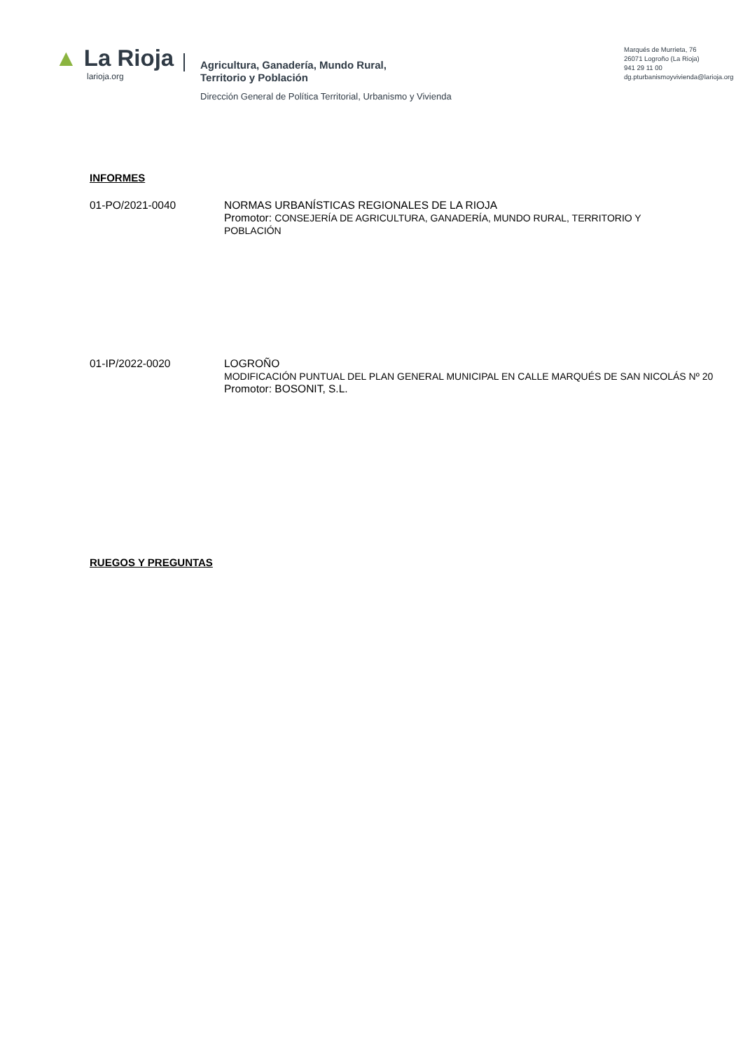▲ La Rioja
larioja.org
Agricultura, Ganadería, Mundo Rural,
Territorio y Población
Dirección General de Política Territorial, Urbanismo y Vivienda
Marqués de Murrieta, 76
26071 Logroño (La Rioja)
941 29 11 00
dg.pturbanismoyvivienda@larioja.org
INFORMES
01-PO/2021-0040 NORMAS URBANÍSTICAS REGIONALES DE LA RIOJA
Promotor: CONSEJERÍA DE AGRICULTURA, GANADERÍA, MUNDO RURAL, TERRITORIO Y
POBLACIÓN
01-IP/2022-0020 LOGROÑO
MODIFICACIÓN PUNTUAL DEL PLAN GENERAL MUNICIPAL EN CALLE MARQUÉS DE SAN NICOLÁS Nº 20
Promotor: BOSONIT, S.L.
RUEGOS Y PREGUNTAS